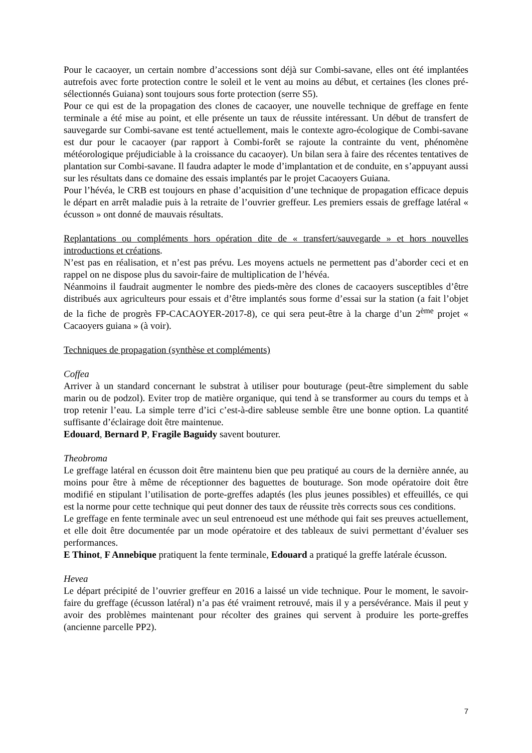Pour le cacaoyer, un certain nombre d’accessions sont déjà sur Combi-savane, elles ont été implantées autrefois avec forte protection contre le soleil et le vent au moins au début, et certaines (les clones pré-sélectionnés Guiana) sont toujours sous forte protection (serre S5).
Pour ce qui est de la propagation des clones de cacaoyer, une nouvelle technique de greffage en fente terminale a été mise au point, et elle présente un taux de réussite intéressant. Un début de transfert de sauvegarde sur Combi-savane est tenté actuellement, mais le contexte agro-écologique de Combi-savane est dur pour le cacaoyer (par rapport à Combi-forêt se rajoute la contrainte du vent, phénomène météorologique préjudiciable à la croissance du cacaoyer). Un bilan sera à faire des récentes tentatives de plantation sur Combi-savane. Il faudra adapter le mode d’implantation et de conduite, en s’appuyant aussi sur les résultats dans ce domaine des essais implantés par le projet Cacaoyers Guiana.
Pour l’hévéa, le CRB est toujours en phase d’acquisition d’une technique de propagation efficace depuis le départ en arrêt maladie puis à la retraite de l’ouvrier greffeur. Les premiers essais de greffage latéral « écusson » ont donné de mauvais résultats.
Replantations ou compléments hors opération dite de « transfert/sauvegarde » et hors nouvelles introductions et créations.
N’est pas en réalisation, et n’est pas prévu. Les moyens actuels ne permettent pas d’aborder ceci et en rappel on ne dispose plus du savoir-faire de multiplication de l’hévéa.
Néanmoins il faudrait augmenter le nombre des pieds-mère des clones de cacaoyers susceptibles d’être distribués aux agriculteurs pour essais et d’être implantés sous forme d’essai sur la station (a fait l’objet de la fiche de progrès FP-CACAOYER-2017-8), ce qui sera peut-être à la charge d’un 2<sup>ème</sup> projet « Cacaoyers guiana » (à voir).
Techniques de propagation (synthèse et compléments)
Coffea
Arriver à un standard concernant le substrat à utiliser pour bouturage (peut-être simplement du sable marin ou de podzol). Eviter trop de matière organique, qui tend à se transformer au cours du temps et à trop retenir l’eau. La simple terre d’ici c’est-à-dire sableuse semble être une bonne option. La quantité suffisante d’éclairage doit être maintenue.
Edouard, Bernard P, Fragile Baguidy savent bouturer.
Theobroma
Le greffage latéral en écusson doit être maintenu bien que peu pratiqué au cours de la dernière année, au moins pour être à même de réceptionner des baguettes de bouturage. Son mode opératoire doit être modifié en stipulant l’utilisation de porte-greffes adaptés (les plus jeunes possibles) et effeuillés, ce qui est la norme pour cette technique qui peut donner des taux de réussite très corrects sous ces conditions.
Le greffage en fente terminale avec un seul entrenoeud est une méthode qui fait ses preuves actuellement, et elle doit être documentée par un mode opératoire et des tableaux de suivi permettant d’évaluer ses performances.
E Thinot, F Annebique pratiquent la fente terminale, Edouard a pratiqué la greffe latérale écusson.
Hevea
Le départ précipité de l’ouvrier greffeur en 2016 a laissé un vide technique. Pour le moment, le savoir-faire du greffage (écusson latéral) n’a pas été vraiment retrouvé, mais il y a persévérance. Mais il peut y avoir des problèmes maintenant pour récolter des graines qui servent à produire les porte-greffes (ancienne parcelle PP2).
7